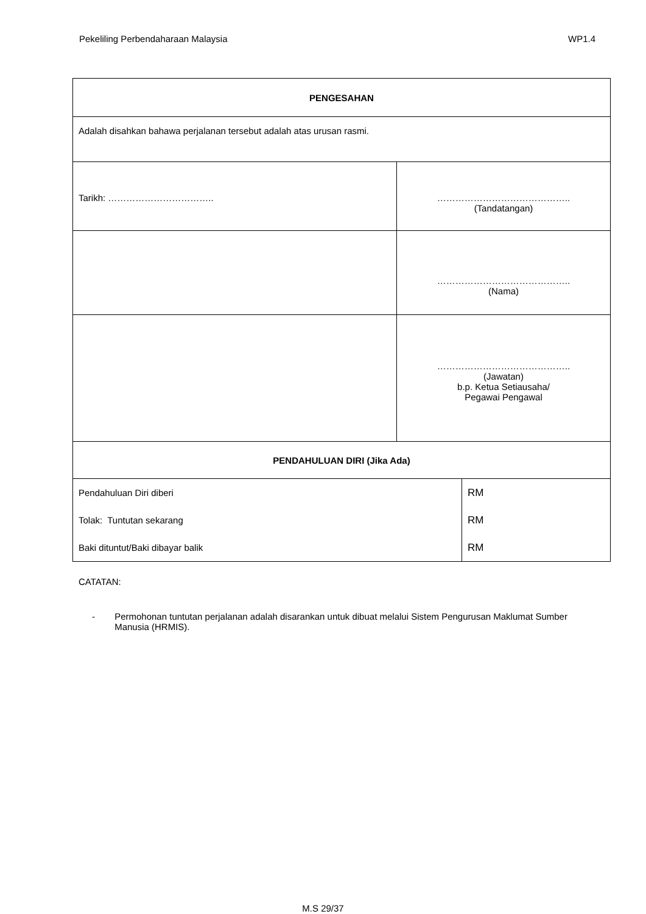Pekeliling Perbendaharaan Malaysia WP1.4
| PENGESAHAN | | |
| Adalah disahkan bahawa perjalanan tersebut adalah atas urusan rasmi. | | |
| Tarikh: …………………………….. | …………………………………….. (Tandatangan) | |
| | …………………………………….. (Nama) | |
| | …………………………………….. (Jawatan) b.p. Ketua Setiausaha/ Pegawai Pengawal | |
| PENDAHULUAN DIRI (Jika Ada) | | |
| Pendahuluan Diri diberi | | RM |
| Tolak: Tuntutan sekarang | | RM |
| Baki dituntut/Baki dibayar balik | | RM |
CATATAN:
- Permohonan tuntutan perjalanan adalah disarankan untuk dibuat melalui Sistem Pengurusan Maklumat Sumber Manusia (HRMIS).
M.S 29/37